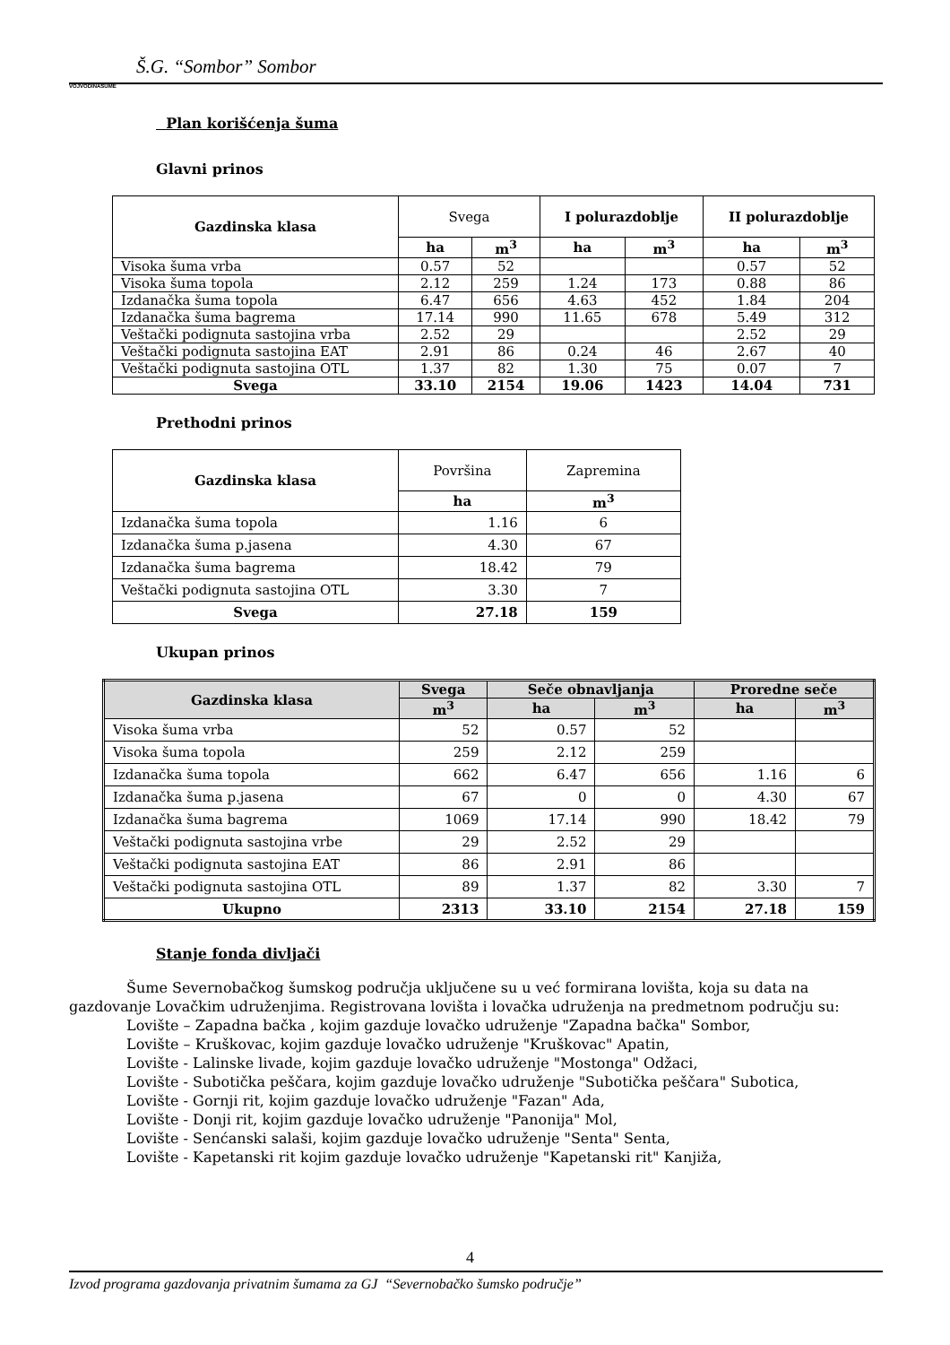Š.G. “Sombor” Sombor
VOJVODINAŠUME
Plan korišćenja šuma
Glavni prinos
| Gazdinska klasa | Svega | | I polurazdoblje | | II polurazdoblje | |
| | ha | m<sup>3</sup> | ha | m<sup>3</sup> | ha | m<sup>3</sup> |
| Visoka šuma vrba | 0.57 | 52 | | | 0.57 | 52 |
| Visoka šuma topola | 2.12 | 259 | 1.24 | 173 | 0.88 | 86 |
| Izdanačka šuma topola | 6.47 | 656 | 4.63 | 452 | 1.84 | 204 |
| Izdanačka šuma bagrema | 17.14 | 990 | 11.65 | 678 | 5.49 | 312 |
| Veštački podignuta sastojina vrba | 2.52 | 29 | | | 2.52 | 29 |
| Veštački podignuta sastojina EAT | 2.91 | 86 | 0.24 | 46 | 2.67 | 40 |
| Veštački podignuta sastojina OTL | 1.37 | 82 | 1.30 | 75 | 0.07 | 7 |
| Svega | 33.10 | 2154 | 19.06 | 1423 | 14.04 | 731 |
Prethodni prinos
| Gazdinska klasa | Površina | Zapremina |
| | ha | m<sup>3</sup> |
| Izdanačka šuma topola | 1.16 | 6 |
| Izdanačka šuma p.jasena | 4.30 | 67 |
| Izdanačka šuma bagrema | 18.42 | 79 |
| Veštački podignuta sastojina OTL | 3.30 | 7 |
| Svega | 27.18 | 159 |
Ukupan prinos
| Gazdinska klasa | Svega | Seče obnavljanja | | Proredne seče | |
| --- | --- | --- | --- | --- | --- |
| | m<sup>3</sup> | ha | m<sup>3</sup> | ha | m<sup>3</sup> |
| Visoka šuma vrba | 52 | 0.57 | 52 | | |
| Visoka šuma topola | 259 | 2.12 | 259 | | |
| Izdanačka šuma topola | 662 | 6.47 | 656 | 1.16 | 6 |
| Izdanačka šuma p.jasena | 67 | 0 | 0 | 4.30 | 67 |
| Izdanačka šuma bagrema | 1069 | 17.14 | 990 | 18.42 | 79 |
| Veštački podignuta sastojina vrbe | 29 | 2.52 | 29 | | |
| Veštački podignuta sastojina EAT | 86 | 2.91 | 86 | | |
| Veštački podignuta sastojina OTL | 89 | 1.37 | 82 | 3.30 | 7 |
| Ukupno | 2313 | 33.10 | 2154 | 27.18 | 159 |
Stanje fonda divljači
Šume Severnobačkog šumskog područja uključene su u već formirana lovišta, koja su data na gazdovanje Lovačkim udruženjima. Registrovana lovišta i lovačka udruženja na predmetnom području su:
Lovište – Zapadna bačka , kojim gazduje lovačko udruženje "Zapadna bačka" Sombor,
Lovište – Kruškovac, kojim gazduje lovačko udruženje "Kruškovac" Apatin,
Lovište - Lalinske livade, kojim gazduje lovačko udruženje "Mostonga" Odžaci,
Lovište - Subotička peščara, kojim gazduje lovačko udruženje "Subotička peščara" Subotica,
Lovište - Gornji rit, kojim gazduje lovačko udruženje "Fazan" Ada,
Lovište - Donji rit, kojim gazduje lovačko udruženje "Panonija" Mol,
Lovište - Senćanski salaši, kojim gazduje lovačko udruženje "Senta" Senta,
Lovište - Kapetanski rit kojim gazduje lovačko udruženje "Kapetanski rit" Kanjiža,
4
Izvod programa gazdovanja privatnim šumama za GJ “Severnobačko šumsko područje”